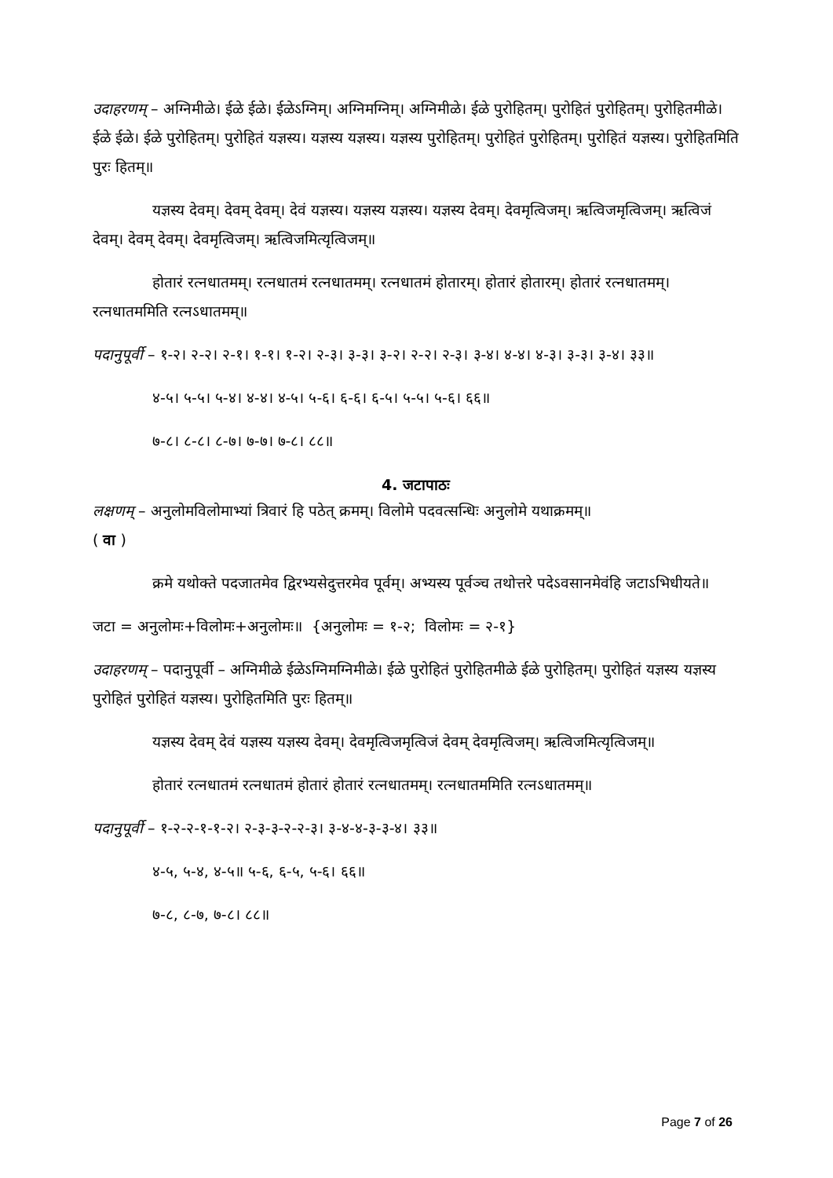उदाहरणम् – अग्निमीळे। ईळे ईळे। ईळेऽग्निम्। अग्निमग्निम्। अग्निमीळे। ईळे पुरोहितम्। पुरोहितं पुरोहितम्। पुरोहितमीळे। ईळे ईळे। ईळे पुरोहितम्। पुरोहितं यज्ञस्य। यज्ञस्य यज्ञस्य। यज्ञस्य पुरोहितम्। पुरोहितं पुरोहितम्। पुरोहितं यज्ञस्य। पुरोहितमिति पुरः हितम्॥
यज्ञस्य देवम्। देवम् देवम्। देवं यज्ञस्य। यज्ञस्य यज्ञस्य। यज्ञस्य देवम्। देवमृत्विजम्। ऋत्विजमृत्विजम्। ऋत्विजं देवम्। देवम् देवम्। देवमृत्विजम्। ऋत्विजमित्यृत्विजम्॥
होतारं रत्नधातमम्। रत्नधातमं रत्नधातमम्। रत्नधातमं होतारम्। होतारं होतारम्। होतारं रत्नधातमम्। रत्नधातममिति रत्नऽधातमम्॥
पदानुपूर्वी – १-२। २-२। २-१। १-१। १-२। २-३। ३-३। ३-२। २-२। २-३। ३-४। ४-४। ४-३। ३-३। ३-४। ३३॥
४-५। ५-५। ५-४। ४-४। ४-५। ५-६। ६-६। ६-५। ५-५। ५-६। ६६॥
७-८। ८-८। ८-७। ७-७। ७-८। ८८॥
4. जटापाठः
लक्षणम् – अनुलोमविलोमाभ्यां त्रिवारं हि पठेत् क्रमम्। विलोमे पदवत्सन्धिः अनुलोमे यथाक्रमम्॥
( वा )
क्रमे यथोक्ते पदजातमेव द्विरभ्यसेदुत्तरमेव पूर्वम्। अभ्यस्य पूर्वञ्च तथोत्तरे पदेऽवसानमेवंहि जटाऽभिधीयते॥
जटा = अनुलोमः+विलोमः+अनुलोमः॥ {अनुलोमः = १-२; विलोमः = २-१}
उदाहरणम् – पदानुपूर्वी – अग्निमीळे ईळेऽग्निमग्निमीळे। ईळे पुरोहितं पुरोहितमीळे ईळे पुरोहितम्। पुरोहितं यज्ञस्य यज्ञस्य पुरोहितं पुरोहितं यज्ञस्य। पुरोहितमिति पुरः हितम्॥
यज्ञस्य देवम् देवं यज्ञस्य यज्ञस्य देवम्। देवमृत्विजमृत्विजं देवम् देवमृत्विजम्। ऋत्विजमित्यृत्विजम्॥
होतारं रत्नधातमं रत्नधातमं होतारं होतारं रत्नधातमम्। रत्नधातममिति रत्नऽधातमम्॥
पदानुपूर्वी – १-२-२-१-१-२। २-३-३-२-२-३। ३-४-४-३-३-४। ३३॥
४-५, ५-४, ४-५॥ ५-६, ६-५, ५-६। ६६॥
७-८, ८-७, ७-८। ८८॥
Page 7 of 26